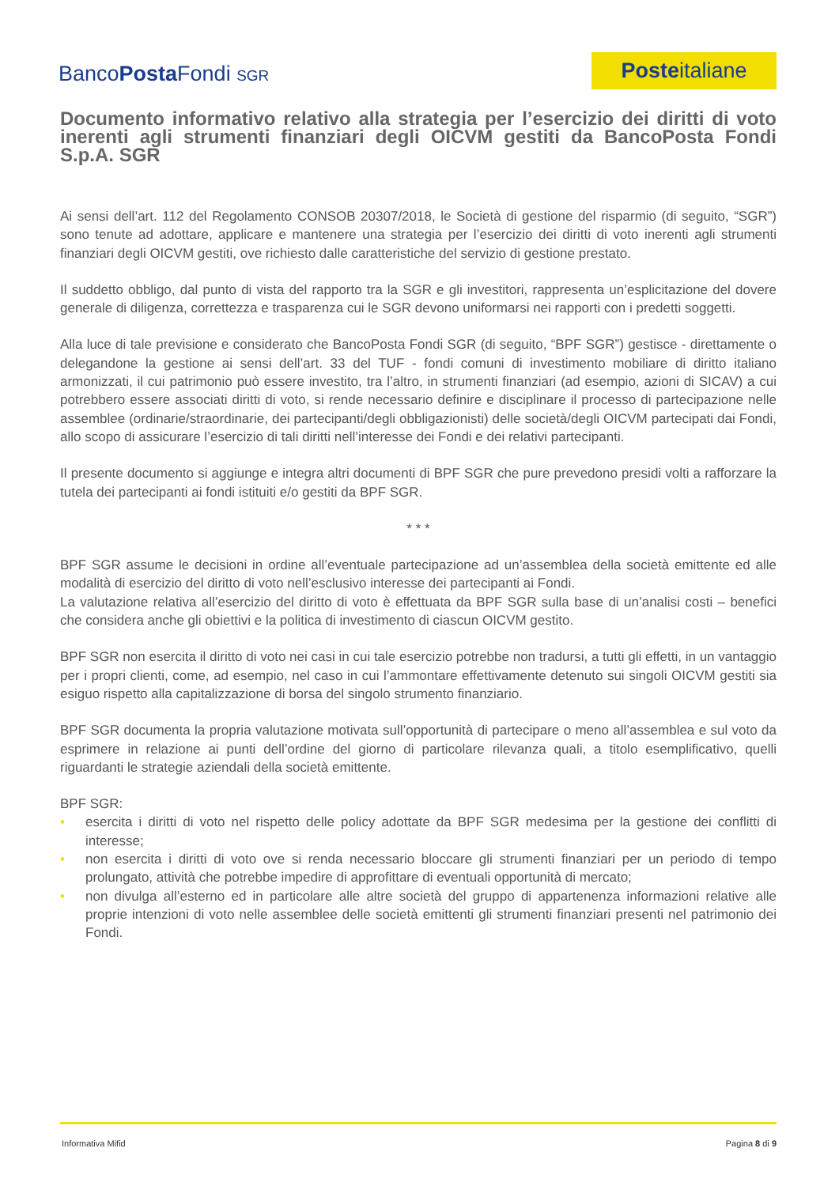BancoPosta Fondi SGR Posteitaliane
Documento informativo relativo alla strategia per l’esercizio dei diritti di voto inerenti agli strumenti finanziari degli OICVM gestiti da BancoPosta Fondi S.p.A. SGR
Ai sensi dell’art. 112 del Regolamento CONSOB 20307/2018, le Società di gestione del risparmio (di seguito, “SGR”) sono tenute ad adottare, applicare e mantenere una strategia per l’esercizio dei diritti di voto inerenti agli strumenti finanziari degli OICVM gestiti, ove richiesto dalle caratteristiche del servizio di gestione prestato.
Il suddetto obbligo, dal punto di vista del rapporto tra la SGR e gli investitori, rappresenta un’esplicitazione del dovere generale di diligenza, correttezza e trasparenza cui le SGR devono uniformarsi nei rapporti con i predetti soggetti.
Alla luce di tale previsione e considerato che BancoPosta Fondi SGR (di seguito, “BPF SGR”) gestisce - direttamente o delegandone la gestione ai sensi dell’art. 33 del TUF - fondi comuni di investimento mobiliare di diritto italiano armonizzati, il cui patrimonio può essere investito, tra l’altro, in strumenti finanziari (ad esempio, azioni di SICAV) a cui potrebbero essere associati diritti di voto, si rende necessario definire e disciplinare il processo di partecipazione nelle assemblee (ordinarie/straordinarie, dei partecipanti/degli obbligazionisti) delle società/degli OICVM partecipati dai Fondi, allo scopo di assicurare l’esercizio di tali diritti nell’interesse dei Fondi e dei relativi partecipanti.
Il presente documento si aggiunge e integra altri documenti di BPF SGR che pure prevedono presidi volti a rafforzare la tutela dei partecipanti ai fondi istituiti e/o gestiti da BPF SGR.
* * *
BPF SGR assume le decisioni in ordine all’eventuale partecipazione ad un’assemblea della società emittente ed alle modalità di esercizio del diritto di voto nell’esclusivo interesse dei partecipanti ai Fondi.
La valutazione relativa all’esercizio del diritto di voto è effettuata da BPF SGR sulla base di un’analisi costi – benefici che considera anche gli obiettivi e la politica di investimento di ciascun OICVM gestito.
BPF SGR non esercita il diritto di voto nei casi in cui tale esercizio potrebbe non tradursi, a tutti gli effetti, in un vantaggio per i propri clienti, come, ad esempio, nel caso in cui l’ammontare effettivamente detenuto sui singoli OICVM gestiti sia esiguo rispetto alla capitalizzazione di borsa del singolo strumento finanziario.
BPF SGR documenta la propria valutazione motivata sull’opportunità di partecipare o meno all’assemblea e sul voto da esprimere in relazione ai punti dell’ordine del giorno di particolare rilevanza quali, a titolo esemplificativo, quelli riguardanti le strategie aziendali della società emittente.
BPF SGR:
• esercita i diritti di voto nel rispetto delle policy adottate da BPF SGR medesima per la gestione dei conflitti di interesse;
• non esercita i diritti di voto ove si renda necessario bloccare gli strumenti finanziari per un periodo di tempo prolungato, attività che potrebbe impedire di approfittare di eventuali opportunità di mercato;
• non divulga all’esterno ed in particolare alle altre società del gruppo di appartenenza informazioni relative alle proprie intenzioni di voto nelle assemblee delle società emittenti gli strumenti finanziari presenti nel patrimonio dei Fondi.
Informativa Mifid Pagina 8 di 9